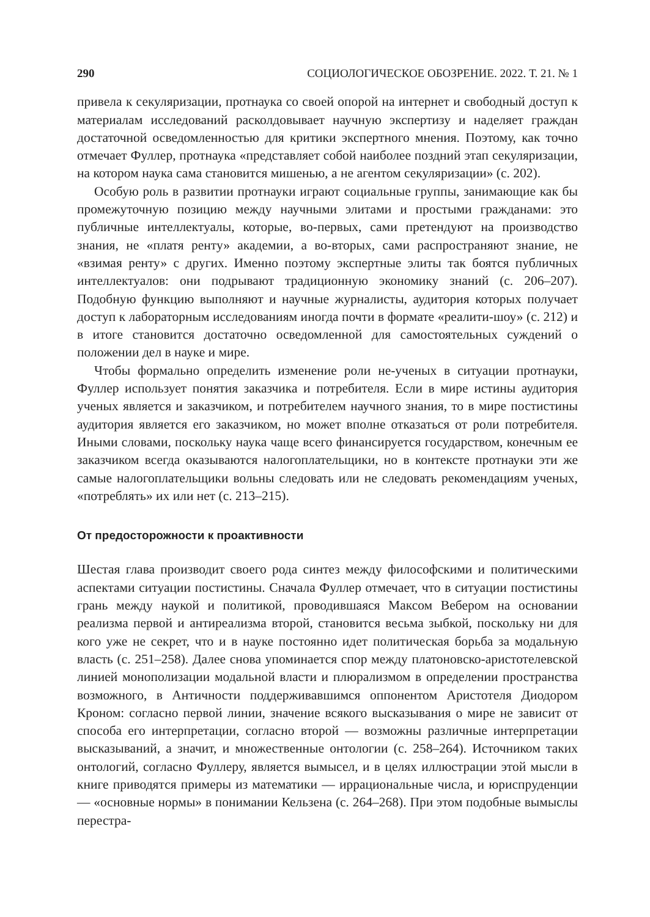290 СОЦИОЛОГИЧЕСКОЕ ОБОЗРЕНИЕ. 2022. Т. 21. № 1
привела к секуляризации, протнаука со своей опорой на интернет и свободный доступ к материалам исследований расколдовывает научную экспертизу и наделяет граждан достаточной осведомленностью для критики экспертного мнения. Поэтому, как точно отмечает Фуллер, протнаука «представляет собой наиболее поздний этап секуляризации, на котором наука сама становится мишенью, а не агентом секуляризации» (с. 202).
Особую роль в развитии протнауки играют социальные группы, занимающие как бы промежуточную позицию между научными элитами и простыми гражданами: это публичные интеллектуалы, которые, во-первых, сами претендуют на производство знания, не «платя ренту» академии, а во-вторых, сами распространяют знание, не «взимая ренту» с других. Именно поэтому экспертные элиты так боятся публичных интеллектуалов: они подрывают традиционную экономику знаний (с. 206–207). Подобную функцию выполняют и научные журналисты, аудитория которых получает доступ к лабораторным исследованиям иногда почти в формате «реалити-шоу» (с. 212) и в итоге становится достаточно осведомленной для самостоятельных суждений о положении дел в науке и мире.
Чтобы формально определить изменение роли не-ученых в ситуации протнауки, Фуллер использует понятия заказчика и потребителя. Если в мире истины аудитория ученых является и заказчиком, и потребителем научного знания, то в мире постистины аудитория является его заказчиком, но может вполне отказаться от роли потребителя. Иными словами, поскольку наука чаще всего финансируется государством, конечным ее заказчиком всегда оказываются налогоплательщики, но в контексте протнауки эти же самые налогоплательщики вольны следовать или не следовать рекомендациям ученых, «потреблять» их или нет (с. 213–215).
От предосторожности к проактивности
Шестая глава производит своего рода синтез между философскими и политическими аспектами ситуации постистины. Сначала Фуллер отмечает, что в ситуации постистины грань между наукой и политикой, проводившаяся Максом Вебером на основании реализма первой и антиреализма второй, становится весьма зыбкой, поскольку ни для кого уже не секрет, что и в науке постоянно идет политическая борьба за модальную власть (с. 251–258). Далее снова упоминается спор между платоновско-аристотелевской линией монополизации модальной власти и плюрализмом в определении пространства возможного, в Античности поддерживавшимся оппонентом Аристотеля Диодором Кроном: согласно первой линии, значение всякого высказывания о мире не зависит от способа его интерпретации, согласно второй — возможны различные интерпретации высказываний, а значит, и множественные онтологии (с. 258–264). Источником таких онтологий, согласно Фуллеру, является вымысел, и в целях иллюстрации этой мысли в книге приводятся примеры из математики — иррациональные числа, и юриспруденции — «основные нормы» в понимании Кельзена (с. 264–268). При этом подобные вымыслы перестра-